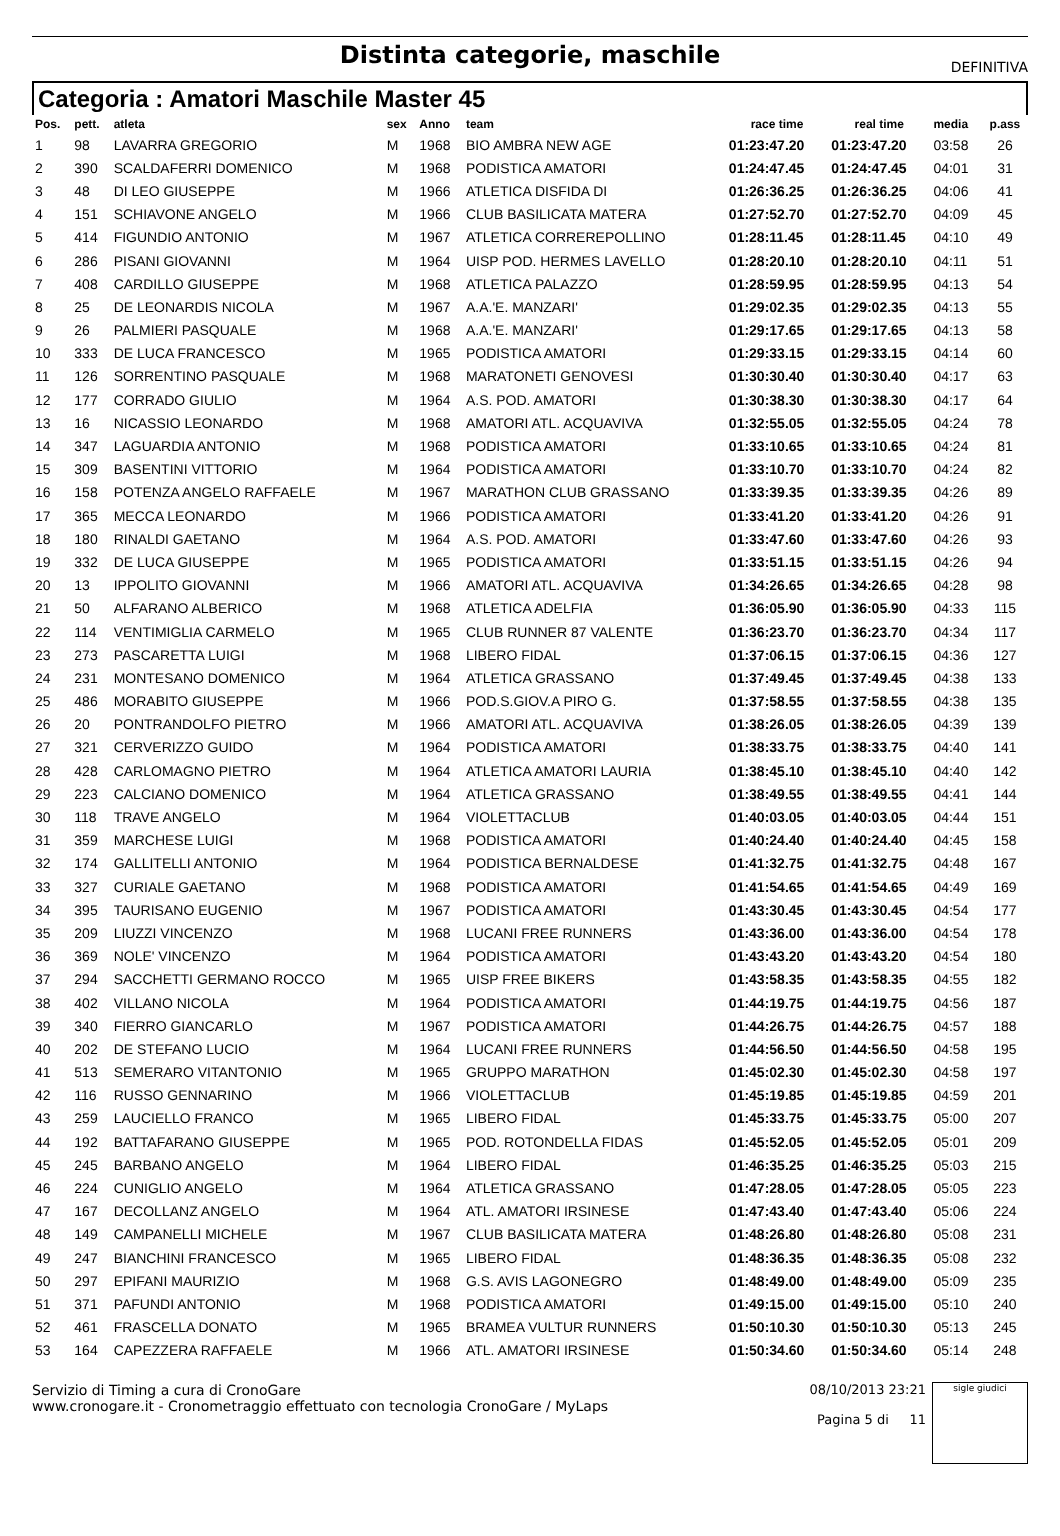Distinta categorie, maschile
DEFINITIVA
Categoria : Amatori Maschile Master 45
| Pos. | pett. | atleta | sex | Anno | team | race time | real time | media | p.ass |
| --- | --- | --- | --- | --- | --- | --- | --- | --- | --- |
| 1 | 98 | LAVARRA GREGORIO | M | 1968 | BIO AMBRA NEW AGE | 01:23:47.20 | 01:23:47.20 | 03:58 | 26 |
| 2 | 390 | SCALDAFERRI DOMENICO | M | 1968 | PODISTICA AMATORI | 01:24:47.45 | 01:24:47.45 | 04:01 | 31 |
| 3 | 48 | DI LEO GIUSEPPE | M | 1966 | ATLETICA DISFIDA DI | 01:26:36.25 | 01:26:36.25 | 04:06 | 41 |
| 4 | 151 | SCHIAVONE ANGELO | M | 1966 | CLUB BASILICATA MATERA | 01:27:52.70 | 01:27:52.70 | 04:09 | 45 |
| 5 | 414 | FIGUNDIO ANTONIO | M | 1967 | ATLETICA CORREREPOLLINO | 01:28:11.45 | 01:28:11.45 | 04:10 | 49 |
| 6 | 286 | PISANI GIOVANNI | M | 1964 | UISP POD. HERMES LAVELLO | 01:28:20.10 | 01:28:20.10 | 04:11 | 51 |
| 7 | 408 | CARDILLO GIUSEPPE | M | 1968 | ATLETICA PALAZZO | 01:28:59.95 | 01:28:59.95 | 04:13 | 54 |
| 8 | 25 | DE LEONARDIS NICOLA | M | 1967 | A.A.'E. MANZARI' | 01:29:02.35 | 01:29:02.35 | 04:13 | 55 |
| 9 | 26 | PALMIERI PASQUALE | M | 1968 | A.A.'E. MANZARI' | 01:29:17.65 | 01:29:17.65 | 04:13 | 58 |
| 10 | 333 | DE LUCA FRANCESCO | M | 1965 | PODISTICA AMATORI | 01:29:33.15 | 01:29:33.15 | 04:14 | 60 |
| 11 | 126 | SORRENTINO PASQUALE | M | 1968 | MARATONETI GENOVESI | 01:30:30.40 | 01:30:30.40 | 04:17 | 63 |
| 12 | 177 | CORRADO GIULIO | M | 1964 | A.S. POD. AMATORI | 01:30:38.30 | 01:30:38.30 | 04:17 | 64 |
| 13 | 16 | NICASSIO LEONARDO | M | 1968 | AMATORI ATL. ACQUAVIVA | 01:32:55.05 | 01:32:55.05 | 04:24 | 78 |
| 14 | 347 | LAGUARDIA ANTONIO | M | 1968 | PODISTICA AMATORI | 01:33:10.65 | 01:33:10.65 | 04:24 | 81 |
| 15 | 309 | BASENTINI VITTORIO | M | 1964 | PODISTICA AMATORI | 01:33:10.70 | 01:33:10.70 | 04:24 | 82 |
| 16 | 158 | POTENZA ANGELO RAFFAELE | M | 1967 | MARATHON CLUB GRASSANO | 01:33:39.35 | 01:33:39.35 | 04:26 | 89 |
| 17 | 365 | MECCA LEONARDO | M | 1966 | PODISTICA AMATORI | 01:33:41.20 | 01:33:41.20 | 04:26 | 91 |
| 18 | 180 | RINALDI GAETANO | M | 1964 | A.S. POD. AMATORI | 01:33:47.60 | 01:33:47.60 | 04:26 | 93 |
| 19 | 332 | DE LUCA GIUSEPPE | M | 1965 | PODISTICA AMATORI | 01:33:51.15 | 01:33:51.15 | 04:26 | 94 |
| 20 | 13 | IPPOLITO GIOVANNI | M | 1966 | AMATORI ATL. ACQUAVIVA | 01:34:26.65 | 01:34:26.65 | 04:28 | 98 |
| 21 | 50 | ALFARANO ALBERICO | M | 1968 | ATLETICA ADELFIA | 01:36:05.90 | 01:36:05.90 | 04:33 | 115 |
| 22 | 114 | VENTIMIGLIA CARMELO | M | 1965 | CLUB RUNNER 87 VALENTE | 01:36:23.70 | 01:36:23.70 | 04:34 | 117 |
| 23 | 273 | PASCARETTA LUIGI | M | 1968 | LIBERO FIDAL | 01:37:06.15 | 01:37:06.15 | 04:36 | 127 |
| 24 | 231 | MONTESANO DOMENICO | M | 1964 | ATLETICA GRASSANO | 01:37:49.45 | 01:37:49.45 | 04:38 | 133 |
| 25 | 486 | MORABITO GIUSEPPE | M | 1966 | POD.S.GIOV.A PIRO G. | 01:37:58.55 | 01:37:58.55 | 04:38 | 135 |
| 26 | 20 | PONTRANDOLFO PIETRO | M | 1966 | AMATORI ATL. ACQUAVIVA | 01:38:26.05 | 01:38:26.05 | 04:39 | 139 |
| 27 | 321 | CERVERIZZO GUIDO | M | 1964 | PODISTICA AMATORI | 01:38:33.75 | 01:38:33.75 | 04:40 | 141 |
| 28 | 428 | CARLOMAGNO PIETRO | M | 1964 | ATLETICA AMATORI LAURIA | 01:38:45.10 | 01:38:45.10 | 04:40 | 142 |
| 29 | 223 | CALCIANO DOMENICO | M | 1964 | ATLETICA GRASSANO | 01:38:49.55 | 01:38:49.55 | 04:41 | 144 |
| 30 | 118 | TRAVE ANGELO | M | 1964 | VIOLETTACLUB | 01:40:03.05 | 01:40:03.05 | 04:44 | 151 |
| 31 | 359 | MARCHESE LUIGI | M | 1968 | PODISTICA AMATORI | 01:40:24.40 | 01:40:24.40 | 04:45 | 158 |
| 32 | 174 | GALLITELLI ANTONIO | M | 1964 | PODISTICA BERNALDESE | 01:41:32.75 | 01:41:32.75 | 04:48 | 167 |
| 33 | 327 | CURIALE GAETANO | M | 1968 | PODISTICA AMATORI | 01:41:54.65 | 01:41:54.65 | 04:49 | 169 |
| 34 | 395 | TAURISANO EUGENIO | M | 1967 | PODISTICA AMATORI | 01:43:30.45 | 01:43:30.45 | 04:54 | 177 |
| 35 | 209 | LIUZZI VINCENZO | M | 1968 | LUCANI FREE RUNNERS | 01:43:36.00 | 01:43:36.00 | 04:54 | 178 |
| 36 | 369 | NOLE' VINCENZO | M | 1964 | PODISTICA AMATORI | 01:43:43.20 | 01:43:43.20 | 04:54 | 180 |
| 37 | 294 | SACCHETTI GERMANO ROCCO | M | 1965 | UISP FREE BIKERS | 01:43:58.35 | 01:43:58.35 | 04:55 | 182 |
| 38 | 402 | VILLANO NICOLA | M | 1964 | PODISTICA AMATORI | 01:44:19.75 | 01:44:19.75 | 04:56 | 187 |
| 39 | 340 | FIERRO GIANCARLO | M | 1967 | PODISTICA AMATORI | 01:44:26.75 | 01:44:26.75 | 04:57 | 188 |
| 40 | 202 | DE STEFANO LUCIO | M | 1964 | LUCANI FREE RUNNERS | 01:44:56.50 | 01:44:56.50 | 04:58 | 195 |
| 41 | 513 | SEMERARO VITANTONIO | M | 1965 | GRUPPO MARATHON | 01:45:02.30 | 01:45:02.30 | 04:58 | 197 |
| 42 | 116 | RUSSO GENNARINO | M | 1966 | VIOLETTACLUB | 01:45:19.85 | 01:45:19.85 | 04:59 | 201 |
| 43 | 259 | LAUCIELLO FRANCO | M | 1965 | LIBERO FIDAL | 01:45:33.75 | 01:45:33.75 | 05:00 | 207 |
| 44 | 192 | BATTAFARANO GIUSEPPE | M | 1965 | POD. ROTONDELLA FIDAS | 01:45:52.05 | 01:45:52.05 | 05:01 | 209 |
| 45 | 245 | BARBANO ANGELO | M | 1964 | LIBERO FIDAL | 01:46:35.25 | 01:46:35.25 | 05:03 | 215 |
| 46 | 224 | CUNIGLIO ANGELO | M | 1964 | ATLETICA GRASSANO | 01:47:28.05 | 01:47:28.05 | 05:05 | 223 |
| 47 | 167 | DECOLLANZ ANGELO | M | 1964 | ATL. AMATORI IRSINESE | 01:47:43.40 | 01:47:43.40 | 05:06 | 224 |
| 48 | 149 | CAMPANELLI MICHELE | M | 1967 | CLUB BASILICATA MATERA | 01:48:26.80 | 01:48:26.80 | 05:08 | 231 |
| 49 | 247 | BIANCHINI FRANCESCO | M | 1965 | LIBERO FIDAL | 01:48:36.35 | 01:48:36.35 | 05:08 | 232 |
| 50 | 297 | EPIFANI MAURIZIO | M | 1968 | G.S. AVIS LAGONEGRO | 01:48:49.00 | 01:48:49.00 | 05:09 | 235 |
| 51 | 371 | PAFUNDI ANTONIO | M | 1968 | PODISTICA AMATORI | 01:49:15.00 | 01:49:15.00 | 05:10 | 240 |
| 52 | 461 | FRASCELLA DONATO | M | 1965 | BRAMEA VULTUR RUNNERS | 01:50:10.30 | 01:50:10.30 | 05:13 | 245 |
| 53 | 164 | CAPEZZERA RAFFAELE | M | 1966 | ATL. AMATORI IRSINESE | 01:50:34.60 | 01:50:34.60 | 05:14 | 248 |
Servizio di Timing a cura di CronoGare
www.cronogare.it - Cronometraggio effettuato con tecnologia CronoGare / MyLaps
08/10/2013 23:21
Pagina 5 di 11
sigle giudici